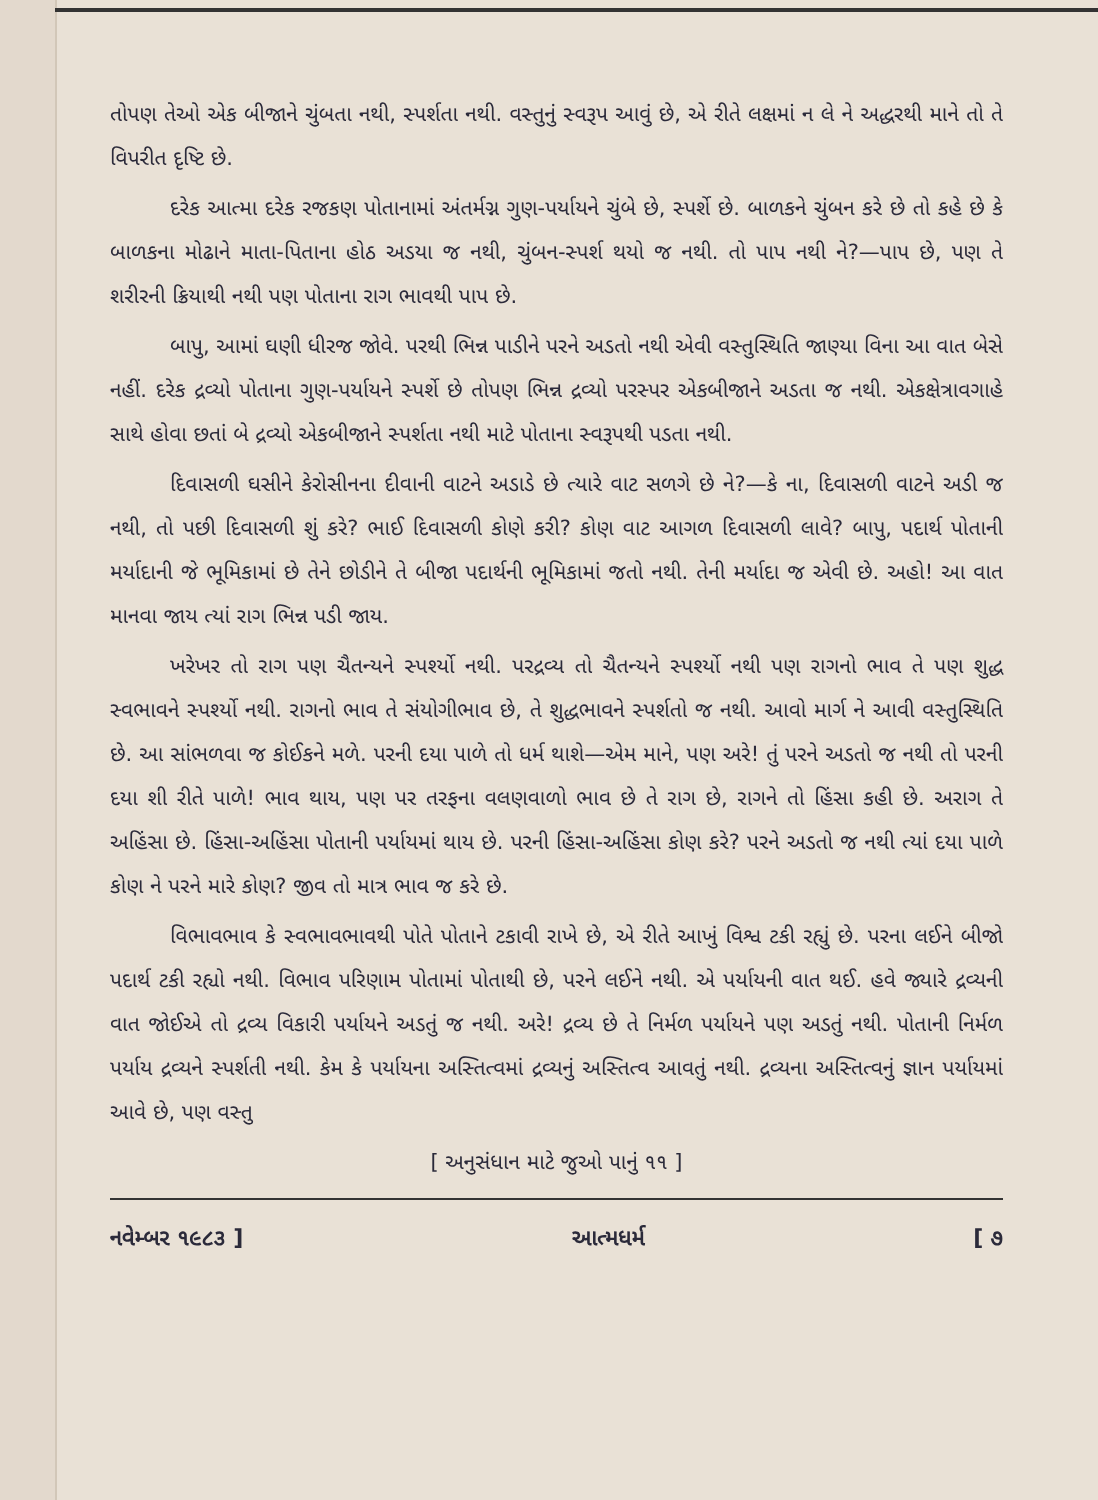તોપણ તેઓ એક બીજાને ચુંબતા નથી, સ્પર્શતા નથી. વસ્તુનું સ્વરૂપ આવું છે, એ રીતે લક્ષમાં ન લે ને અદ્ધરથી માને તો તે વિપરીત દૃષ્ટિ છે.
દરેક આત્મા દરેક રજકણ પોતાનામાં અંતર્મગ્ન ગુણ-પર્યાયને ચુંબે છે, સ્પર્શે છે. બાળકને ચુંબન કરે છે તો કહે છે કે બાળકના મોઢાને માતા-પિતાના હોઠ અડયા જ નથી, ચુંબન-સ્પર્શ થયો જ નથી. તો પાપ નથી ને?—પાપ છે, પણ તે શરીરની ક્રિયાથી નથી પણ પોતાના રાગ ભાવથી પાપ છે.
બાપુ, આમાં ઘણી ધીરજ જોવે. પરથી ભિન્ન પાડીને પરને અડતો નથી એવી વસ્તુસ્થિતિ જાણ્યા વિના આ વાત બેસે નહીં. દરેક દ્રવ્યો પોતાના ગુણ-પર્યાયને સ્પર્શે છે તોપણ ભિન્ન દ્રવ્યો પરસ્પર એકબીજાને અડતા જ નથી. એકક્ષેત્રાવગાહે સાથે હોવા છતાં બે દ્રવ્યો એકબીજાને સ્પર્શતા નથી માટે પોતાના સ્વરૂપથી પડતા નથી.
દિવાસળી ઘસીને કેરોસીનના દીવાની વાટને અડાડે છે ત્યારે વાટ સળગે છે ને?—કે ના, દિવાસળી વાટને અડી જ નથી, તો પછી દિવાસળી શું કરે? ભાઈ દિવાસળી કોણે કરી? કોણ વાટ આગળ દિવાસળી લાવે? બાપુ, પદાર્થ પોતાની મર્યાદાની જે ભૂમિકામાં છે તેને છોડીને તે બીજા પદાર્થની ભૂમિકામાં જતો નથી. તેની મર્યાદા જ એવી છે. અહો! આ વાત માનવા જાય ત્યાં રાગ ભિન્ન પડી જાય.
ખરેખર તો રાગ પણ ચૈતન્યને સ્પર્શ્યો નથી. પરદ્રવ્ય તો ચૈતન્યને સ્પર્શ્યો નથી પણ રાગનો ભાવ તે પણ શુદ્ધ સ્વભાવને સ્પર્શ્યો નથી. રાગનો ભાવ તે સંયોગીભાવ છે, તે શુદ્ધભાવને સ્પર્શતો જ નથી. આવો માર્ગ ને આવી વસ્તુસ્થિતિ છે. આ સાંભળવા જ કોઈકને મળે. પરની દયા પાળે તો ધર્મ થાશે—એમ માને, પણ અરે! તું પરને અડતો જ નથી તો પરની દયા શી રીતે પાળે! ભાવ થાય, પણ પર તરફના વલણવાળો ભાવ છે તે રાગ છે, રાગને તો હિંસા કહી છે. અરાગ તે અહિંસા છે. હિંસા-અહિંસા પોતાની પર્યાયમાં થાય છે. પરની હિંસા-અહિંસા કોણ કરે? પરને અડતો જ નથી ત્યાં દયા પાળે કોણ ને પરને મારે કોણ? જીવ તો માત્ર ભાવ જ કરે છે.
વિભાવભાવ કે સ્વભાવભાવથી પોતે પોતાને ટકાવી રાખે છે, એ રીતે આખું વિશ્વ ટકી રહ્યું છે. પરના લઈને બીજો પદાર્થ ટકી રહ્યો નથી. વિભાવ પરિણામ પોતામાં પોતાથી છે, પરને લઈને નથી. એ પર્યાયની વાત થઈ. હવે જ્યારે દ્રવ્યની વાત જોઈએ તો દ્રવ્ય વિકારી પર્યાયને અડતું જ નથી. અરે! દ્રવ્ય છે તે નિર્મળ પર્યાયને પણ અડતું નથી. પોતાની નિર્મળ પર્યાય દ્રવ્યને સ્પર્શતી નથી. કેમ કે પર્યાયના અસ્તિત્વમાં દ્રવ્યનું અસ્તિત્વ આવતું નથી. દ્રવ્યના અસ્તિત્વનું જ્ઞાન પર્યાયમાં આવે છે, પણ વસ્તુ
[ અનુસંધાન માટે જુઓ પાનું ૧૧ ]
નવેમ્બર ૧૯૮૩ ] આત્મધર્મ [ ૭